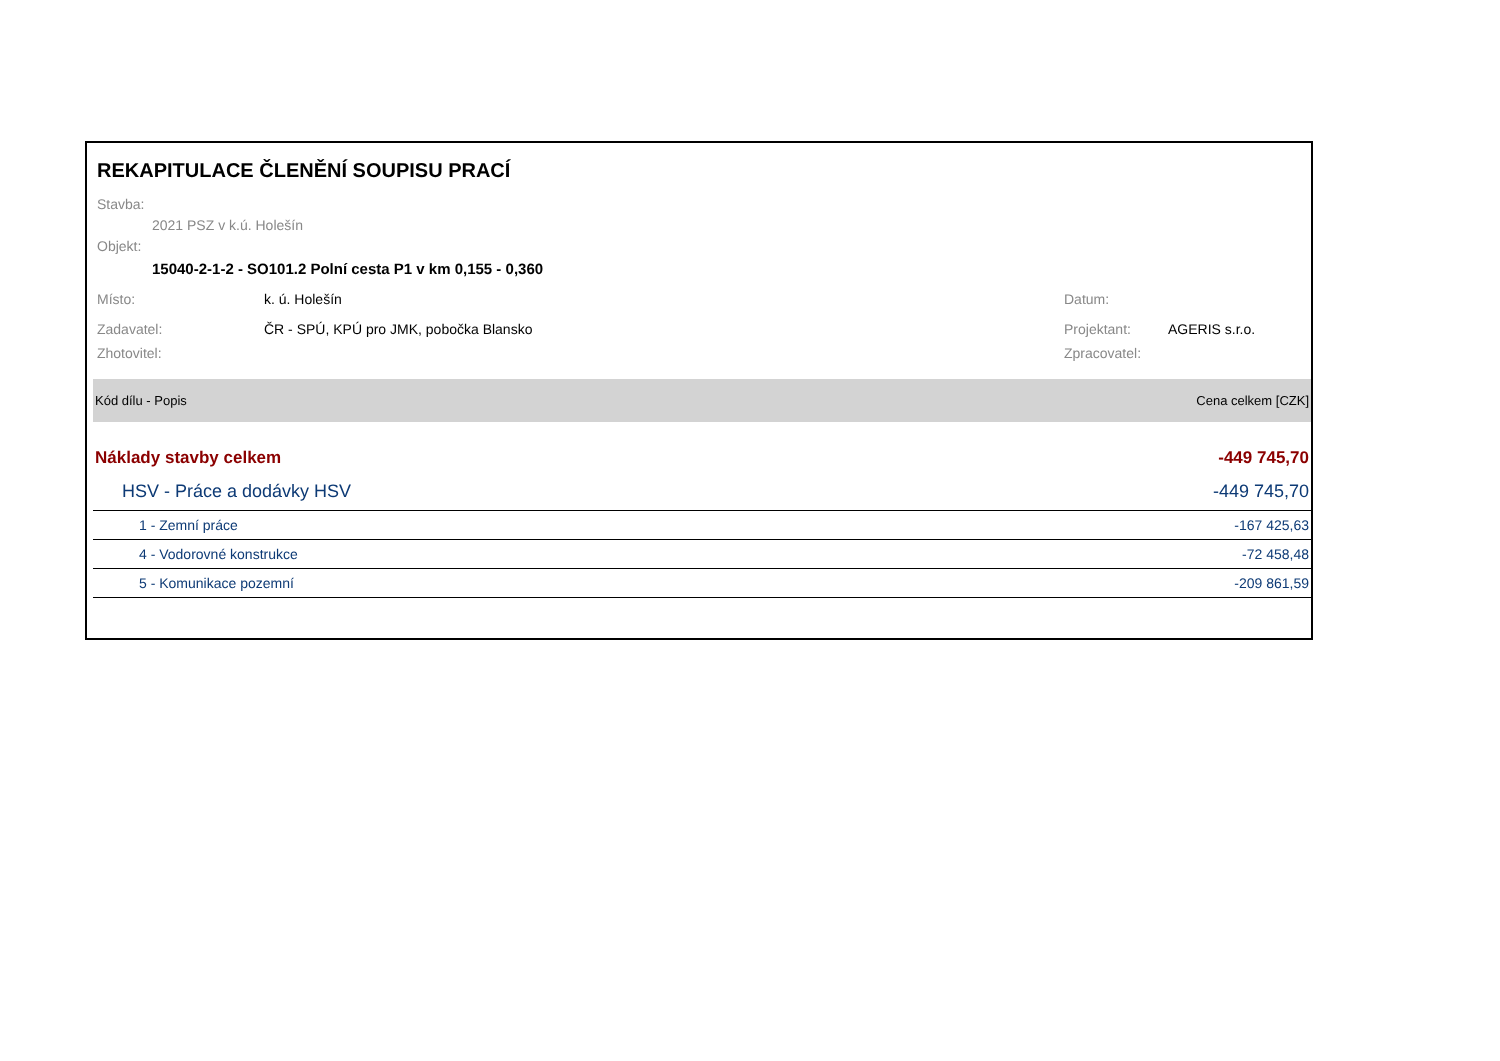REKAPITULACE ČLENĚNÍ SOUPISU PRACÍ
Stavba:
2021 PSZ v k.ú. Holešín
Objekt:
15040-2-1-2 - SO101.2 Polní cesta P1 v km 0,155 - 0,360
Místo: k. ú. Holešín Datum:
Zadavatel: ČR - SPÚ, KPÚ pro JMK, pobočka Blansko Projektant: AGERIS s.r.o.
Zhotovitel: Zpracovatel:
| Kód dílu - Popis | Cena celkem [CZK] |
| --- | --- |
| Náklady stavby celkem | -449 745,70 |
| HSV - Práce a dodávky HSV | -449 745,70 |
| 1 - Zemní práce | -167 425,63 |
| 4 - Vodorovné konstrukce | -72 458,48 |
| 5 - Komunikace pozemní | -209 861,59 |